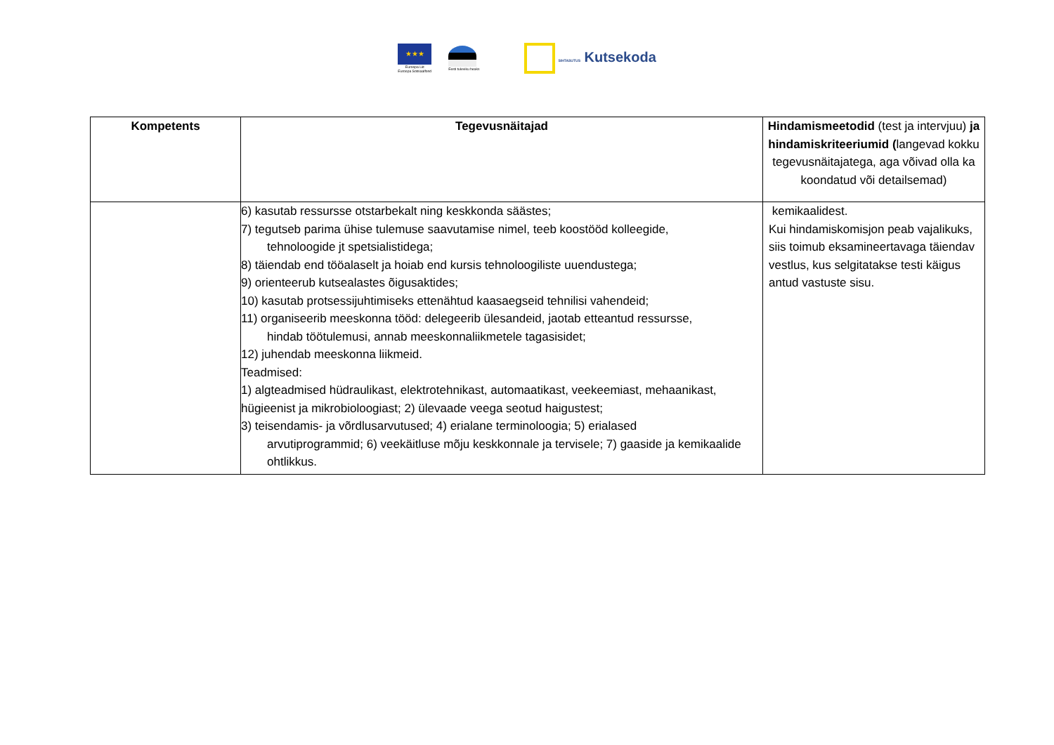★★★
Euroopa Liit
Euroopa Sotsiaalfond
Eesti tuleviku heaks SIHTASUTUS Kutsekoda
| Kompetents | Tegevusnäitajad | Hindamismeetodid (test ja intervjuu) ja hindamiskriteeriumid ( langevad kokku tegevusnäitajatega, aga võivad olla ka koondatud või detailsemad) |
| --- | --- | --- |
| | 6) kasutab ressursse otstarbekalt ning keskkonda säästes; 7) tegutseb parima ühise tulemuse saavutamise nimel, teeb koostööd kolleegide, tehnoloogide jt spetsialistidega; 8) täiendab end tööalaselt ja hoiab end kursis tehnoloogiliste uuendustega; 9) orienteerub kutsealastes õigusaktides; 10) kasutab protsessijuhtimiseks ettenähtud kaasaegseid tehnilisi vahendeid; 11) organiseerib meeskonna tööd: delegeerib ülesandeid, jaotab etteantud ressursse, hindab töötulemusi, annab meeskonnaliikmetele tagasisidet; 12) juhendab meeskonna liikmeid. Teadmised: 1) algteadmised hüdraulikast, elektrotehnikast, automaatikast, veekeemiast, mehaanikast, hügieenist ja mikrobioloogiast; 2) ülevaade veega seotud haigustest; 3) teisendamis- ja võrdlusarvutused; 4) erialane terminoloogia; 5) erialased arvutiprogrammid; 6) veekäitluse mõju keskkonnale ja tervisele; 7) gaaside ja kemikaalide ohtlikkus. | kemikaalidest. Kui hindamiskomisjon peab vajalikuks, siis toimub eksamineertavaga täiendav vestlus, kus selgitatakse testi käigus antud vastuste sisu. |